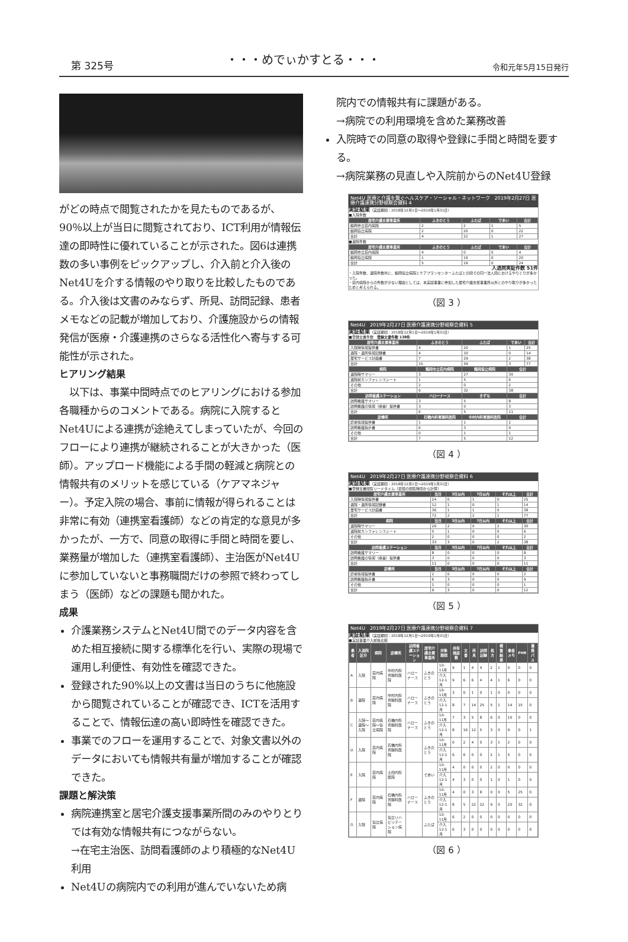第 325号 ・・・めでぃかすとる・・・ 令和元年5月15日発行
がどの時点で閲覧されたかを見たものであるが、90％以上が当日に閲覧されており、ICT利用が情報伝達の即時性に優れていることが示された。図6は連携数の多い事例をピックアップし、介入前と介入後のNet4Uを介する情報のやり取りを比較したものである。介入後は文書のみならず、所見、訪問記録、患者メモなどの記載が増加しており、介護施設からの情報発信が医療・介護連携のさらなる活性化へ寄与する可能性が示された。
ヒアリング結果
　以下は、事業中間時点でのヒアリングにおける参加各職種からのコメントである。病院に入院するとNet4Uによる連携が途絶えてしまっていたが、今回のフローにより連携が継続されることが大きかった（医師）。アップロード機能による手間の軽減と病院との情報共有のメリットを感じている（ケアマネジャー）。予定入院の場合、事前に情報が得られることは非常に有効（連携室看護師）などの肯定的な意見が多かったが、一方で、同意の取得に手間と時間を要し、業務量が増加した（連携室看護師）、主治医がNet4Uに参加していないと事務職間だけの参照で終わってしまう（医師）などの課題も聞かれた。
成果
介護業務システムとNet4U間でのデータ内容を含めた相互接続に関する標準化を行い、実際の現場で運用し利便性、有効性を確認できた。
登録された90%以上の文書は当日のうちに他施設から閲覧されていることが確認でき、ICTを活用することで、情報伝達の高い即時性を確認できた。
事業でのフローを運用することで、対象文書以外のデータにおいても情報共有量が増加することが確認できた。
課題と解決策
病院連携室と居宅介護支援事業所間のみのやりとりでは有効な情報共有につながらない。
→在宅主治医、訪問看護師のより積極的なNet4U利用
Net4Uの病院内での利用が進んでいないため病
院内での情報共有に課題がある。
→病院での利用環境を含めた業務改善
入院時での同意の取得や登録に手間と時間を要する。
→病院業務の見直しや入院前からのNet4U登録
Net4U 医療と介護を繋ぐヘルスケア・ソーシャル・ネットワーク　2019年2月27日 医療介護連携分野視察会資料 4
実証結果（実証期間：2018年12月1日～2019年1月31日）
■入院件数
| 居宅介護支援事業所 | ふきのとう | ふたば | であい | 合計 |
| --- | --- | --- | --- | --- |
| 鶴岡市立荘内病院 | 2 | 2 | 1 | 5 |
| 鶴岡協立病院 | 2 | 20 | 0 | 22 |
| 合計 | 4 | 22 | 1 | 27 |
■退院件数
| 居宅介護支援事業所 | ふきのとう | ふたば | であい | 合計 |
| --- | --- | --- | --- | --- |
| 鶴岡市立荘内病院 | 4 | 0 | 0 | 4 |
| 鶴岡協立病院 | 1 | 19 | 0 | 20 |
| 合計 | 5 | 19 | 0 | 24 |
入退院実証件数 51件
・入院件数、退院件数共に、鶴岡協立病院とケアプランセンターふたばとの間での同一法人間におけるやりとりが多かった。
・荘内病院からの件数が少ない理由としては、本実証事業に参加した居宅介護支援事業所以外とのやり取りが多かったためと考えられる。
（図 3 ）
Net4U　2019年2月27日 医療介護連携分野視察会資料 5
実証結果（実証期間：2018年12月1日～2019年1月31日）
■登録文書件数　登録文書件数 138件
| 居宅介護支援事業所 | ふきのとう | ふたば | であい | 合計 |
| --- | --- | --- | --- | --- |
| 入院時情報提供書 | 4 | 20 | 1 | 25 |
| 退院・退所情報記録書 | 4 | 10 | 0 | 14 |
| 居宅サービス計画書 | 7 | 29 | 2 | 38 |
| 合計 | 15 | 59 | 3 | 77 |
| 病院 | 鶴岡市立荘内病院 | 鶴岡協立病院 | 合計 | |
| 退院時サマリー | 3 | 27 | 30 | |
| 退院前カンファレンスシート | 1 | 5 | 6 | |
| その他 | 2 | 0 | 2 | |
| 合計 | 6 | 32 | 38 | |
| 訪問看護ステーション | ハローナース | きずな | 合計 | |
| 訪問看護サマリー | 3 | 5 | 8 | |
| 訪問看護の情報（療養）提供書 | 3 | 0 | 3 | |
| 合計 | 6 | 5 | 11 | |
| 診療所 | 石橋内科胃腸科医院 | 中村内科胃腸科医院 | 合計 | |
| 診療情報提供書 | 1 | 1 | 2 | |
| 訪問看護指示書 | 6 | 3 | 9 | |
| その他 | 0 | 1 | 1 | |
| 合計 | 7 | 5 | 12 | |
（図 4 ）
Net4U　2019年2月27日 医療介護連携分野視察会資料 6
実証結果（実証期間：2018年12月1日～2019年1月31日）
■登録文書閲覧リードタイム（最短の閲覧時間から計算）
| 居宅介護支援事業所 | 当日 | 3日以内 | 7日以内 | それ以上 | 合計 |
| --- | --- | --- | --- | --- | --- |
| 入院時情報提供書 | 24 | 0 | 1 | 0 | 25 |
| 退院・退所情報記録書 | 12 | 1 | 0 | 1 | 14 |
| 居宅サービス計画書 | 36 | 1 | 1 | 0 | 38 |
| 合計 | 72 | 2 | 2 | 1 | 77 |
| 病院 | 当日 | 3日以内 | 7日以内 | それ以上 | 合計 |
| 退院時サマリー | 26 | 2 | 0 | 2 | 30 |
| 退院前カンファレンスシート | 5 | 1 | 0 | 0 | 6 |
| その他 | 2 | 0 | 0 | 0 | 2 |
| 合計 | 33 | 3 | 0 | 2 | 38 |
| 訪問看護ステーション | 当日 | 3日以内 | 7日以内 | それ以上 | 合計 |
| 訪問看護サマリー | 8 | 0 | 0 | 0 | 8 |
| 訪問看護の情報（療養）提供書 | 3 | 0 | 0 | 0 | 3 |
| 合計 | 11 | 0 | 0 | 0 | 11 |
| 診療所 | 当日 | 3日以内 | 7日以内 | それ以上 | 合計 |
| 診療情報提供書 | 2 | 0 | 0 | 0 | 2 |
| 訪問看護指示書 | 6 | 3 | 0 | 0 | 9 |
| その他 | 1 | 0 | 0 | 0 | 1 |
| 合計 | 9 | 3 | 0 | 0 | 12 |
（図 5 ）
Net4U　2019年2月27日 医療介護連携分野視察会資料 7
実証結果（実証期間：2018年12月1日～2019年1月31日）
■実証事業介入前後比較
| 患者 | 入退院区分 | 病院 | 診療所 | 訪問看護ステーション | 居宅介護支援事業所 | 対象期間 | 共有施設数 | 文書 | 所見 | 訪問記録 | 処方 | 検査結果 | 患者メモ | PHR | 連携パス |
| --- | --- | --- | --- | --- | --- | --- | --- | --- | --- | --- | --- | --- | --- | --- | --- |
| A | 入院 | 荘内病院 | 中村内科胃腸科医院 | ハローナース | ふきのとう | 10-11月 | 9 | 1 | 4 | 4 | 2 | 1 | 0 | 0 | 0 |
| | | | | | | 介入 12-1月 | 9 | 6 | 6 | 4 | 4 | 1 | 6 | 0 | 0 |
| B | 退院 | 荘内病院 | 中村内科胃腸科医院 | ハローナース | ふきのとう | 10-11月 | 3 | 0 | 1 | 0 | 1 | 0 | 0 | 0 | 0 |
| | | | | | | 介入 12-1月 | 8 | 7 | 14 | 25 | 5 | 1 | 14 | 15 | 0 |
| C | 入院～退院～入院 | 荘内病院～協立病院 | 石橋内科胃腸科医院 | ハローナース | ふきのとう | 10-11月 | 7 | 3 | 5 | 8 | 6 | 0 | 10 | 0 | 0 |
| | | | | | | 介入 12-1月 | 8 | 16 | 12 | 5 | 3 | 0 | 9 | 0 | 1 |
| D | 入院 | 荘内病院 | 石橋内科胃腸科医院 | | ふきのとう | 10-11月 | 0 | 2 | 4 | 0 | 3 | 1 | 2 | 0 | 0 |
| | | | | | | 介入 12-1月 | 6 | 6 | 0 | 0 | 2 | 1 | 5 | 0 | 0 |
| E | 入院 | 荘内病院 | 土田内科医院 | | であい | 10-11月 | 4 | 0 | 0 | 0 | 2 | 0 | 0 | 0 | 0 |
| | | | | | | 介入 12-1月 | 4 | 3 | 0 | 0 | 1 | 0 | 1 | 0 | 0 |
| F | 退院 | 荘内病院 | 石橋内科胃腸科医院 | ハローナース | ふきのとう | 10-11月 | 4 | 0 | 3 | 8 | 0 | 0 | 5 | 25 | 0 |
| | | | | | | 介入 12-1月 | 8 | 5 | 22 | 22 | 9 | 0 | 20 | 32 | 0 |
| G | 入院 | 協立病院 | 協立リハビリテーション病院 | | ふたば | 10-11月 | 6 | 2 | 0 | 0 | 0 | 0 | 0 | 0 | 0 |
| | | | | | | 介入 12-1月 | 6 | 3 | 0 | 0 | 0 | 0 | 0 | 0 | 0 |
（図 6 ）